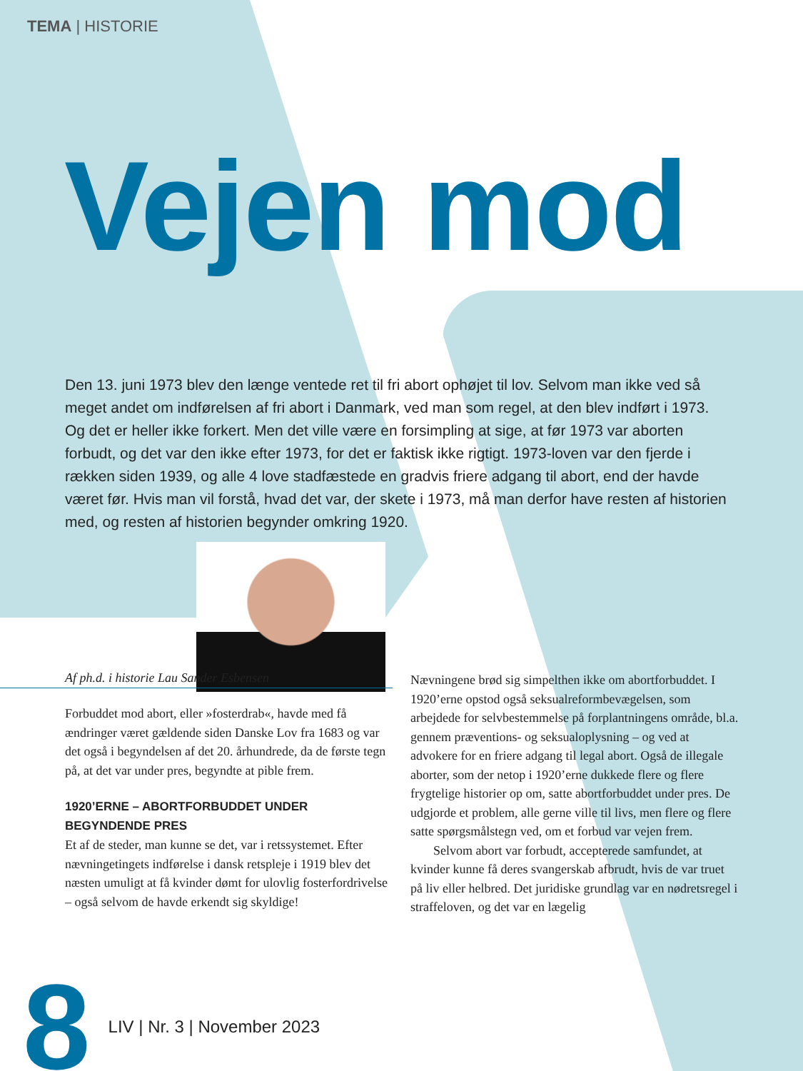TEMA | HISTORIE
Vejen mod
Den 13. juni 1973 blev den længe ventede ret til fri abort ophøjet til lov. Selvom man ikke ved så meget andet om indførelsen af fri abort i Danmark, ved man som regel, at den blev indført i 1973. Og det er heller ikke forkert. Men det ville være en forsimpling at sige, at før 1973 var aborten forbudt, og det var den ikke efter 1973, for det er faktisk ikke rigtigt. 1973-loven var den fjerde i rækken siden 1939, og alle 4 love stadfæstede en gradvis friere adgang til abort, end der havde været før. Hvis man vil forstå, hvad det var, der skete i 1973, må man derfor have resten af historien med, og resten af historien begynder omkring 1920.
Af ph.d. i historie Lau Sander Esbensen
Forbuddet mod abort, eller »fosterdrab«, havde med få ændringer været gældende siden Danske Lov fra 1683 og var det også i begyndelsen af det 20. århundrede, da de første tegn på, at det var under pres, begyndte at pible frem.
1920’ERNE – ABORTFORBUDDET UNDER BEGYNDENDE PRES
Et af de steder, man kunne se det, var i retssystemet. Efter nævningetingets indførelse i dansk retspleje i 1919 blev det næsten umuligt at få kvinder dømt for ulovlig fosterfordrivelse – også selvom de havde erkendt sig skyldige!
Nævningene brød sig simpelthen ikke om abortforbuddet. I 1920’erne opstod også seksualreformbevægelsen, som arbejdede for selvbestemmelse på forplantningens område, bl.a. gennem præventions- og seksualoplysning – og ved at advokere for en friere adgang til legal abort. Også de illegale aborter, som der netop i 1920’erne dukkede flere og flere frygtelige historier op om, satte abortforbuddet under pres. De udgjorde et problem, alle gerne ville til livs, men flere og flere satte spørgsmålstegn ved, om et forbud var vejen frem.
Selvom abort var forbudt, accepterede samfundet, at kvinder kunne få deres svangerskab afbrudt, hvis de var truet på liv eller helbred. Det juridiske grundlag var en nødretsregel i straffeloven, og det var en lægelig
8 LIV | Nr. 3 | November 2023